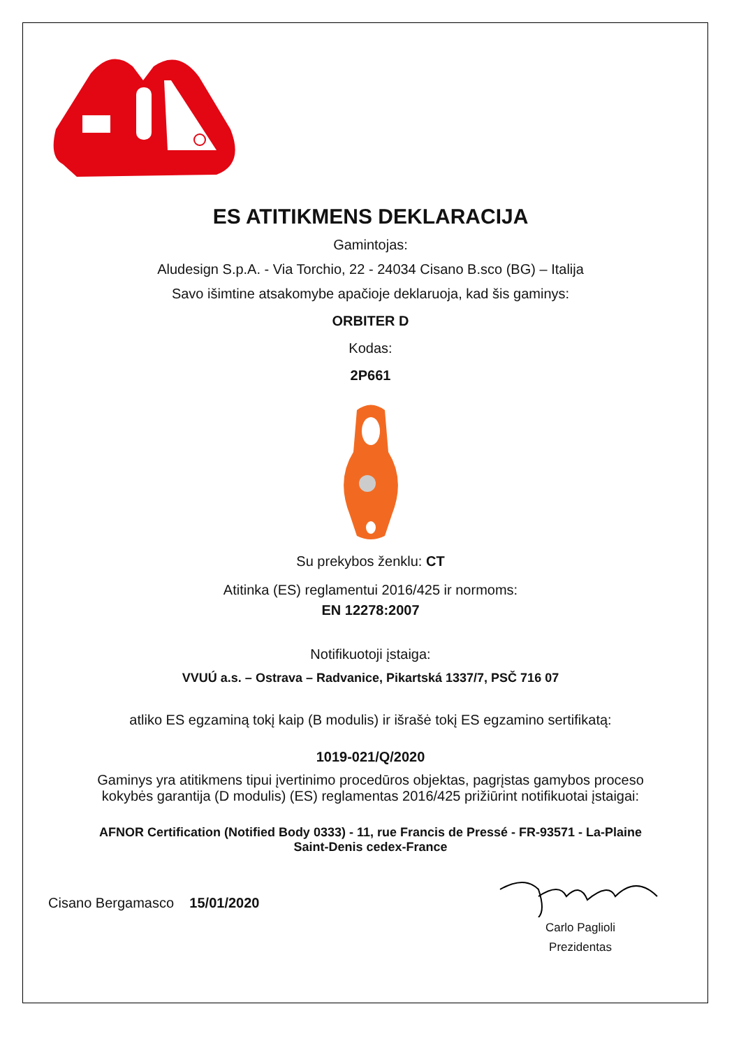ES ATITIKMENS DEKLARACIJA
Gamintojas:
Aludesign S.p.A. - Via Torchio, 22 - 24034 Cisano B.sco (BG) – Italija
Savo išimtine atsakomybe apačioje deklaruoja, kad šis gaminys:
ORBITER D
Kodas:
2P661
Su prekybos ženklu: CT
Atitinka (ES) reglamentui 2016/425 ir normoms:
EN 12278:2007
Notifikuotoji įstaiga:
VVUÚ a.s. – Ostrava – Radvanice, Pikartská 1337/7, PSČ 716 07
atliko ES egzaminą tokį kaip (B modulis) ir išrašė tokį ES egzamino sertifikatą:
1019-021/Q/2020
Gaminys yra atitikmens tipui įvertinimo procedūros objektas, pagrįstas gamybos proceso
kokybės garantija (D modulis) (ES) reglamentas 2016/425 prižiūrint notifikuotai įstaigai:
AFNOR Certification (Notified Body 0333) - 11, rue Francis de Pressé - FR-93571 - La-Plaine
Saint-Denis cedex-France
Cisano Bergamasco 15/01/2020
Carlo Paglioli
Prezidentas